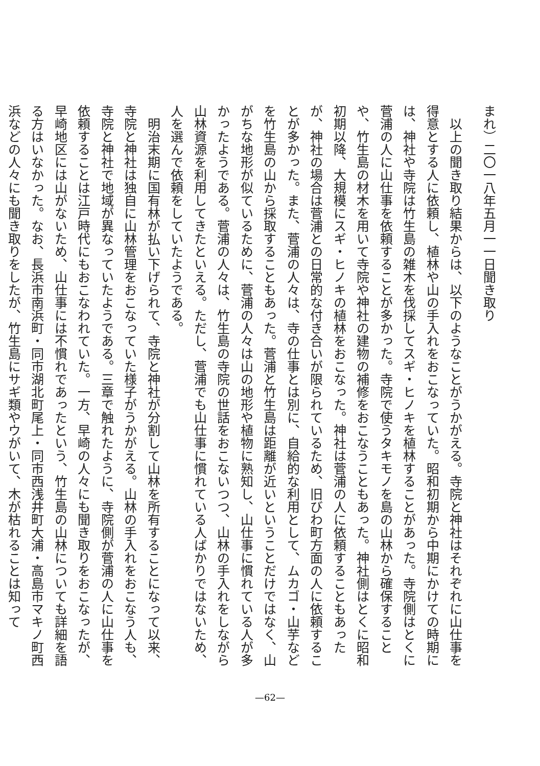まれ）二〇一八年五月一一日聞き取り
　以上の聞き取り結果からは、以下のようなことがうかがえる。寺院と神社はそれぞれに山仕事を得意とする人に依頼し、植林や山の手入れをおこなっていた。昭和初期から中期にかけての時期には、神社や寺院は竹生島の雑木を伐採してスギ・ヒノキを植林することがあった。寺院側はとくに菅浦の人に山仕事を依頼することが多かった。寺院で使うタキモノを島の山林から確保することや、竹生島の材木を用いて寺院や神社の建物の補修をおこなうこともあった。神社側はとくに昭和初期以降、大規模にスギ・ヒノキの植林をおこなった。神社は菅浦の人に依頼することもあったが、神社の場合は菅浦との日常的な付き合いが限られているため、旧びわ町方面の人に依頼することが多かった。また、菅浦の人々は、寺の仕事とは別に、自給的な利用として、ムカゴ・山芋などを竹生島の山から採取することもあった。菅浦と竹生島は距離が近いということだけではなく、山がちな地形が似ているために、菅浦の人々は山の地形や植物に熟知し、山仕事に慣れている人が多かったようである。菅浦の人々は、竹生島の寺院の世話をおこないつつ、山林の手入れをしながら山林資源を利用してきたといえる。ただし、菅浦でも山仕事に慣れている人ばかりではないため、人を選んで依頼をしていたようである。
　明治末期に国有林が払い下げられて、寺院と神社が分割して山林を所有することになって以来、寺院と神社は独自に山林管理をおこなっていた様子がうかがえる。山林の手入れをおこなう人も、寺院と神社で地域が異なっていたようである。三章で触れたように、寺院側が菅浦の人に山仕事を依頼することは江戸時代にもおこなわれていた。一方、早崎の人々にも聞き取りをおこなったが、早崎地区には山がないため、山仕事には不慣れであったという、竹生島の山林についても詳細を語る方はいなかった。なお、長浜市南浜町・同市湖北町尾上・同市西浅井町大浦・高島市マキノ町西浜などの人々にも聞き取りをしたが、竹生島にサギ類やウがいて、木が枯れることは知って
—62—